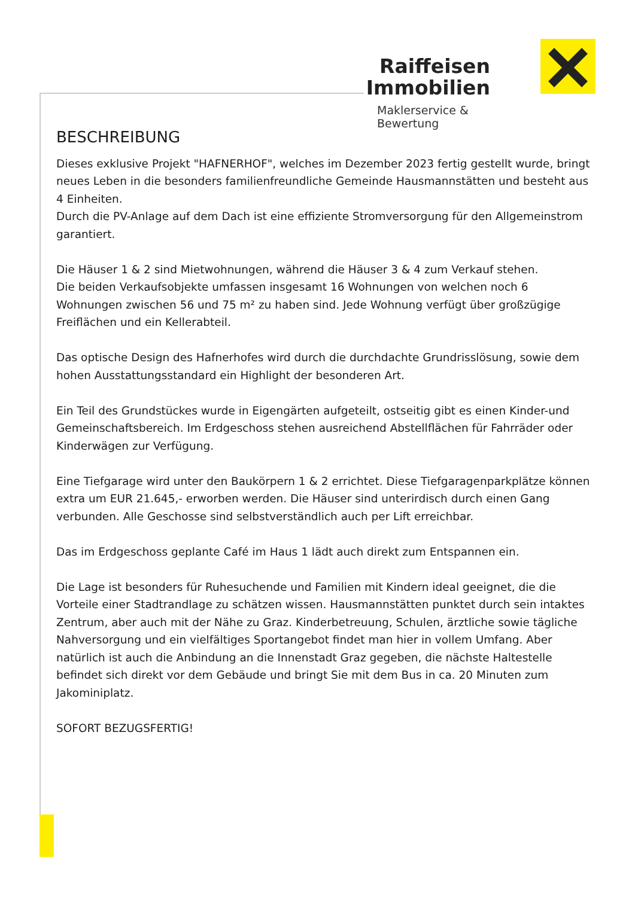Raiffeisen
Immobilien
Maklerservice & Bewertung
BESCHREIBUNG
Dieses exklusive Projekt "HAFNERHOF", welches im Dezember 2023 fertig gestellt wurde, bringt neues Leben in die besonders familienfreundliche Gemeinde Hausmannstätten und besteht aus 4 Einheiten.
Durch die PV-Anlage auf dem Dach ist eine effiziente Stromversorgung für den Allgemeinstrom garantiert.
Die Häuser 1 & 2 sind Mietwohnungen, während die Häuser 3 & 4 zum Verkauf stehen.
Die beiden Verkaufsobjekte umfassen insgesamt 16 Wohnungen von welchen noch 6 Wohnungen zwischen 56 und 75 m² zu haben sind. Jede Wohnung verfügt über großzügige Freiflächen und ein Kellerabteil.
Das optische Design des Hafnerhofes wird durch die durchdachte Grundrisslösung, sowie dem hohen Ausstattungsstandard ein Highlight der besonderen Art.
Ein Teil des Grundstückes wurde in Eigengärten aufgeteilt, ostseitig gibt es einen Kinder-und Gemeinschaftsbereich. Im Erdgeschoss stehen ausreichend Abstellflächen für Fahrräder oder Kinderwägen zur Verfügung.
Eine Tiefgarage wird unter den Baukörpern 1 & 2 errichtet. Diese Tiefgaragenparkplätze können extra um EUR 21.645,- erworben werden. Die Häuser sind unterirdisch durch einen Gang verbunden. Alle Geschosse sind selbstverständlich auch per Lift erreichbar.
Das im Erdgeschoss geplante Café im Haus 1 lädt auch direkt zum Entspannen ein.
Die Lage ist besonders für Ruhesuchende und Familien mit Kindern ideal geeignet, die die Vorteile einer Stadtrandlage zu schätzen wissen. Hausmannstätten punktet durch sein intaktes Zentrum, aber auch mit der Nähe zu Graz. Kinderbetreuung, Schulen, ärztliche sowie tägliche Nahversorgung und ein vielfältiges Sportangebot findet man hier in vollem Umfang. Aber natürlich ist auch die Anbindung an die Innenstadt Graz gegeben, die nächste Haltestelle befindet sich direkt vor dem Gebäude und bringt Sie mit dem Bus in ca. 20 Minuten zum Jakominiplatz.
SOFORT BEZUGSFERTIG!